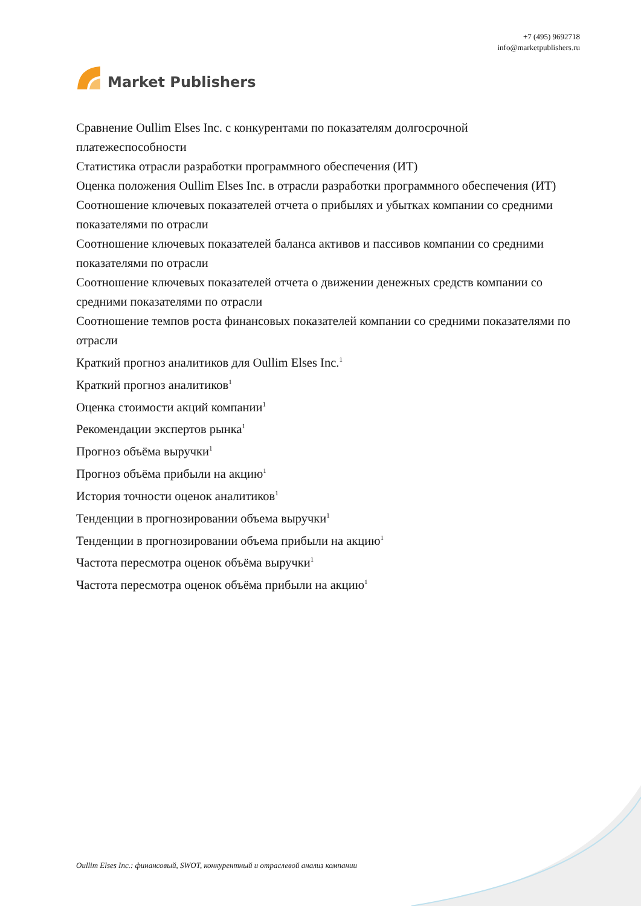Market Publishers
+7 (495) 9692718
info@marketpublishers.ru
Сравнение Oullim Elses Inc. с конкурентами по показателям долгосрочной платежеспособности
Статистика отрасли разработки программного обеспечения (ИТ)
Оценка положения Oullim Elses Inc. в отрасли разработки программного обеспечения (ИТ)
Соотношение ключевых показателей отчета о прибылях и убытках компании со средними показателями по отрасли
Соотношение ключевых показателей баланса активов и пассивов компании со средними показателями по отрасли
Соотношение ключевых показателей отчета о движении денежных средств компании со средними показателями по отрасли
Соотношение темпов роста финансовых показателей компании со средними показателями по отрасли
Краткий прогноз аналитиков для Oullim Elses Inc.<sup>1</sup>
Краткий прогноз аналитиков<sup>1</sup>
Оценка стоимости акций компании<sup>1</sup>
Рекомендации экспертов рынка<sup>1</sup>
Прогноз объёма выручки<sup>1</sup>
Прогноз объёма прибыли на акцию<sup>1</sup>
История точности оценок аналитиков<sup>1</sup>
Тенденции в прогнозировании объема выручки<sup>1</sup>
Тенденции в прогнозировании объема прибыли на акцию<sup>1</sup>
Частота пересмотра оценок объёма выручки<sup>1</sup>
Частота пересмотра оценок объёма прибыли на акцию<sup>1</sup>
Oullim Elses Inc.: финансовый, SWOT, конкурентный и отраслевой анализ компании